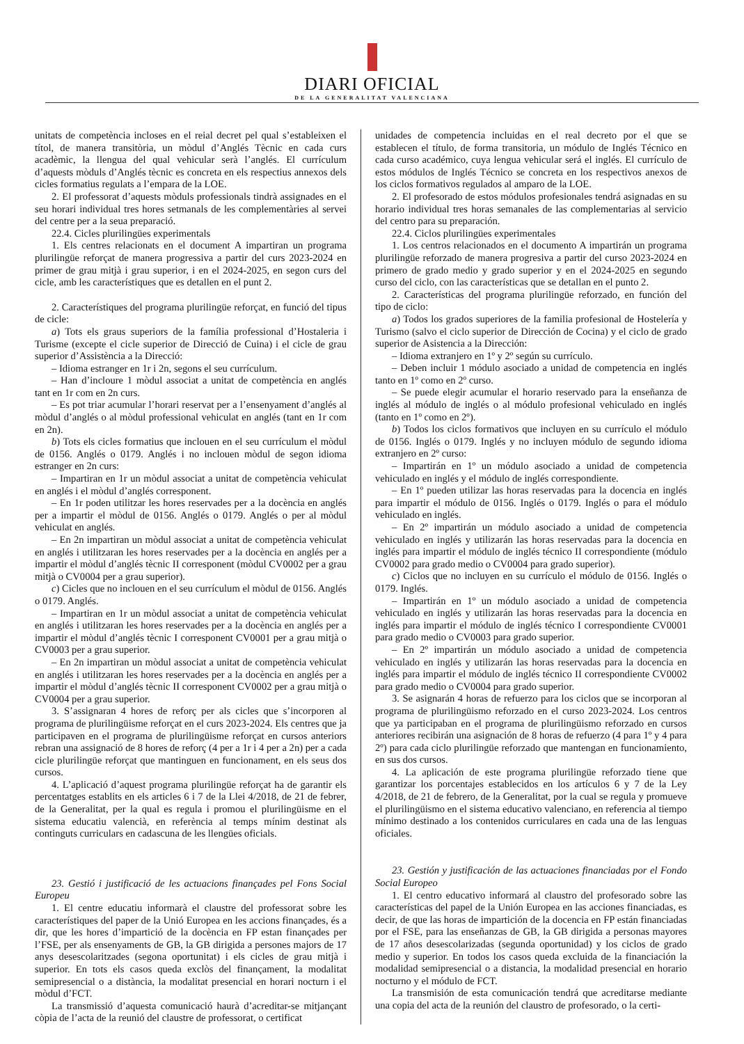DIARI OFICIAL
DE LA GENERALITAT VALENCIANA
unitats de competència incloses en el reial decret pel qual s’estableixen el títol, de manera transitòria, un mòdul d’Anglés Tècnic en cada curs acadèmic, la llengua del qual vehicular serà l’anglés. El currículum d’aquests mòduls d’Anglés tècnic es concreta en els respectius annexos dels cicles formatius regulats a l’empara de la LOE.
2. El professorat d’aquests mòduls professionals tindrà assignades en el seu horari individual tres hores setmanals de les complementàries al servei del centre per a la seua preparació.
22.4. Cicles plurilingües experimentals
1. Els centres relacionats en el document A impartiran un programa plurilingüe reforçat de manera progressiva a partir del curs 2023-2024 en primer de grau mitjà i grau superior, i en el 2024-2025, en segon curs del cicle, amb les característiques que es detallen en el punt 2.
2. Característiques del programa plurilingüe reforçat, en funció del tipus de cicle:
a) Tots els graus superiors de la família professional d’Hostaleria i Turisme (excepte el cicle superior de Direcció de Cuina) i el cicle de grau superior d’Assistència a la Direcció:
– Idioma estranger en 1r i 2n, segons el seu currículum.
– Han d’incloure 1 mòdul associat a unitat de competència en anglés tant en 1r com en 2n curs.
– Es pot triar acumular l’horari reservat per a l’ensenyament d’anglés al mòdul d’anglés o al mòdul professional vehiculat en anglés (tant en 1r com en 2n).
b) Tots els cicles formatius que inclouen en el seu currículum el mòdul de 0156. Anglés o 0179. Anglés i no inclouen mòdul de segon idioma estranger en 2n curs:
– Impartiran en 1r un mòdul associat a unitat de competència vehiculat en anglés i el mòdul d’anglés corresponent.
– En 1r poden utilitzar les hores reservades per a la docència en anglés per a impartir el mòdul de 0156. Anglés o 0179. Anglés o per al mòdul vehiculat en anglés.
– En 2n impartiran un mòdul associat a unitat de competència vehiculat en anglés i utilitzaran les hores reservades per a la docència en anglés per a impartir el mòdul d’anglés tècnic II corresponent (mòdul CV0002 per a grau mitjà o CV0004 per a grau superior).
c) Cicles que no inclouen en el seu currículum el mòdul de 0156. Anglés o 0179. Anglés.
– Impartiran en 1r un mòdul associat a unitat de competència vehiculat en anglés i utilitzaran les hores reservades per a la docència en anglés per a impartir el mòdul d’anglés tècnic I corresponent CV0001 per a grau mitjà o CV0003 per a grau superior.
– En 2n impartiran un mòdul associat a unitat de competència vehiculat en anglés i utilitzaran les hores reservades per a la docència en anglés per a impartir el mòdul d’anglés tècnic II corresponent CV0002 per a grau mitjà o CV0004 per a grau superior.
3. S’assignaran 4 hores de reforç per als cicles que s’incorporen al programa de plurilingüisme reforçat en el curs 2023-2024. Els centres que ja participaven en el programa de plurilingüisme reforçat en cursos anteriors rebran una assignació de 8 hores de reforç (4 per a 1r i 4 per a 2n) per a cada cicle plurilingüe reforçat que mantinguen en funcionament, en els seus dos cursos.
4. L’aplicació d’aquest programa plurilingüe reforçat ha de garantir els percentatges establits en els articles 6 i 7 de la Llei 4/2018, de 21 de febrer, de la Generalitat, per la qual es regula i promou el plurilingüisme en el sistema educatiu valencià, en referència al temps mínim destinat als continguts curriculars en cadascuna de les llengües oficials.
23. Gestió i justificació de les actuacions finançades pel Fons Social Europeu
1. El centre educatiu informarà el claustre del professorat sobre les característiques del paper de la Unió Europea en les accions finançades, és a dir, que les hores d’impartició de la docència en FP estan finançades per l’FSE, per als ensenyaments de GB, la GB dirigida a persones majors de 17 anys desescolaritzades (segona oportunitat) i els cicles de grau mitjà i superior. En tots els casos queda exclòs del finançament, la modalitat semipresencial o a distància, la modalitat presencial en horari nocturn i el mòdul d’FCT.
La transmissió d’aquesta comunicació haurà d’acreditar-se mitjançant còpia de l’acta de la reunió del claustre de professorat, o certificat
unidades de competencia incluidas en el real decreto por el que se establecen el título, de forma transitoria, un módulo de Inglés Técnico en cada curso académico, cuya lengua vehicular será el inglés. El currículo de estos módulos de Inglés Técnico se concreta en los respectivos anexos de los ciclos formativos regulados al amparo de la LOE.
2. El profesorado de estos módulos profesionales tendrá asignadas en su horario individual tres horas semanales de las complementarias al servicio del centro para su preparación.
22.4. Ciclos plurilingües experimentales
1. Los centros relacionados en el documento A impartirán un programa plurilingüe reforzado de manera progresiva a partir del curso 2023-2024 en primero de grado medio y grado superior y en el 2024-2025 en segundo curso del ciclo, con las características que se detallan en el punto 2.
2. Características del programa plurilingüe reforzado, en función del tipo de ciclo:
a) Todos los grados superiores de la familia profesional de Hostelería y Turismo (salvo el ciclo superior de Dirección de Cocina) y el ciclo de grado superior de Asistencia a la Dirección:
– Idioma extranjero en 1º y 2º según su currículo.
– Deben incluir 1 módulo asociado a unidad de competencia en inglés tanto en 1º como en 2º curso.
– Se puede elegir acumular el horario reservado para la enseñanza de inglés al módulo de inglés o al módulo profesional vehiculado en inglés (tanto en 1º como en 2º).
b) Todos los ciclos formativos que incluyen en su currículo el módulo de 0156. Inglés o 0179. Inglés y no incluyen módulo de segundo idioma extranjero en 2º curso:
– Impartirán en 1º un módulo asociado a unidad de competencia vehiculado en inglés y el módulo de inglés correspondiente.
– En 1º pueden utilizar las horas reservadas para la docencia en inglés para impartir el módulo de 0156. Inglés o 0179. Inglés o para el módulo vehiculado en inglés.
– En 2º impartirán un módulo asociado a unidad de competencia vehiculado en inglés y utilizarán las horas reservadas para la docencia en inglés para impartir el módulo de inglés técnico II correspondiente (módulo CV0002 para grado medio o CV0004 para grado superior).
c) Ciclos que no incluyen en su currículo el módulo de 0156. Inglés o 0179. Inglés.
– Impartirán en 1º un módulo asociado a unidad de competencia vehiculado en inglés y utilizarán las horas reservadas para la docencia en inglés para impartir el módulo de inglés técnico I correspondiente CV0001 para grado medio o CV0003 para grado superior.
– En 2º impartirán un módulo asociado a unidad de competencia vehiculado en inglés y utilizarán las horas reservadas para la docencia en inglés para impartir el módulo de inglés técnico II correspondiente CV0002 para grado medio o CV0004 para grado superior.
3. Se asignarán 4 horas de refuerzo para los ciclos que se incorporan al programa de plurilingüismo reforzado en el curso 2023-2024. Los centros que ya participaban en el programa de plurilingüismo reforzado en cursos anteriores recibirán una asignación de 8 horas de refuerzo (4 para 1º y 4 para 2º) para cada ciclo plurilingüe reforzado que mantengan en funcionamiento, en sus dos cursos.
4. La aplicación de este programa plurilingüe reforzado tiene que garantizar los porcentajes establecidos en los artículos 6 y 7 de la Ley 4/2018, de 21 de febrero, de la Generalitat, por la cual se regula y promueve el plurilingüismo en el sistema educativo valenciano, en referencia al tiempo mínimo destinado a los contenidos curriculares en cada una de las lenguas oficiales.
23. Gestión y justificación de las actuaciones financiadas por el Fondo Social Europeo
1. El centro educativo informará al claustro del profesorado sobre las características del papel de la Unión Europea en las acciones financiadas, es decir, de que las horas de impartición de la docencia en FP están financiadas por el FSE, para las enseñanzas de GB, la GB dirigida a personas mayores de 17 años desescolarizadas (segunda oportunidad) y los ciclos de grado medio y superior. En todos los casos queda excluida de la financiación la modalidad semipresencial o a distancia, la modalidad presencial en horario nocturno y el módulo de FCT.
La transmisión de esta comunicación tendrá que acreditarse mediante una copia del acta de la reunión del claustro de profesorado, o la certi-